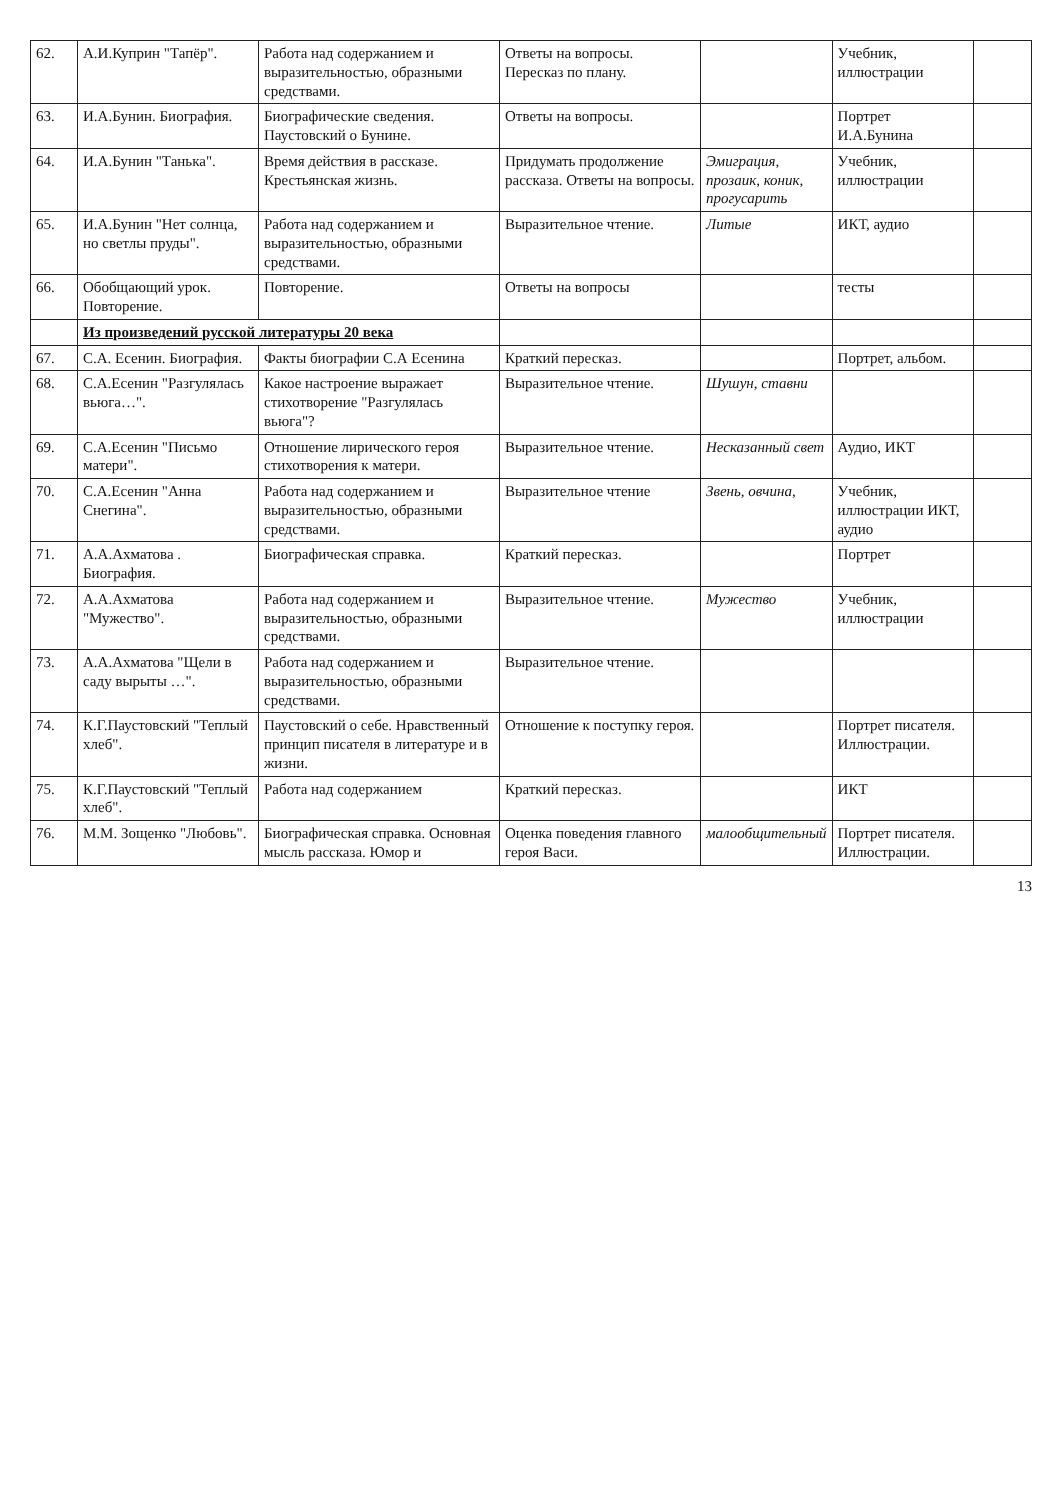| 62. | А.И.Куприн "Тапёр". | Работа над содержанием и выразительностью, образными средствами. | Ответы на вопросы. Пересказ по плану. | | Учебник, иллюстрации | |
| 63. | И.А.Бунин. Биография. | Биографические сведения. Паустовский о Бунине. | Ответы на вопросы. | | Портрет И.А.Бунина | |
| 64. | И.А.Бунин "Танька". | Время действия в рассказе. Крестьянская жизнь. | Придумать продолжение рассказа. Ответы на вопросы. | Эмиграция, прозаик, коник, прогусарить | Учебник, иллюстрации | |
| 65. | И.А.Бунин "Нет солнца, но светлы пруды". | Работа над содержанием и выразительностью, образными средствами. | Выразительное чтение. | Литые | ИКТ, аудио | |
| 66. | Обобщающий урок. Повторение. | Повторение. | Ответы на вопросы | | тесты | |
| | Из произведений русской литературы 20 века | | | | | |
| 67. | С.А. Есенин. Биография. | Факты биографии С.А Есенина | Краткий пересказ. | | Портрет, альбом. | |
| 68. | С.А.Есенин "Разгулялась вьюга…". | Какое настроение выражает стихотворение "Разгулялась вьюга"? | Выразительное чтение. | Шушун, ставни | | |
| 69. | С.А.Есенин "Письмо матери". | Отношение лирического героя стихотворения к матери. | Выразительное чтение. | Несказанный свет | Аудио, ИКТ | |
| 70. | С.А.Есенин "Анна Снегина". | Работа над содержанием и выразительностью, образными средствами. | Выразительное чтение | Звень, овчина, | Учебник, иллюстрации ИКТ, аудио | |
| 71. | А.А.Ахматова . Биография. | Биографическая справка. | Краткий пересказ. | | Портрет | |
| 72. | А.А.Ахматова "Мужество". | Работа над содержанием и выразительностью, образными средствами. | Выразительное чтение. | Мужество | Учебник, иллюстрации | |
| 73. | А.А.Ахматова "Щели в саду вырыты …". | Работа над содержанием и выразительностью, образными средствами. | Выразительное чтение. | | | |
| 74. | К.Г.Паустовский "Теплый хлеб". | Паустовский о себе. Нравственный принцип писателя в литературе и в жизни. | Отношение к поступку героя. | | Портрет писателя. Иллюстрации. | |
| 75. | К.Г.Паустовский "Теплый хлеб". | Работа над содержанием | Краткий пересказ. | | ИКТ | |
| 76. | М.М. Зощенко "Любовь". | Биографическая справка. Основная мысль рассказа. Юмор и | Оценка поведения главного героя Васи. | малообщительный | Портрет писателя. Иллюстрации. | |
13